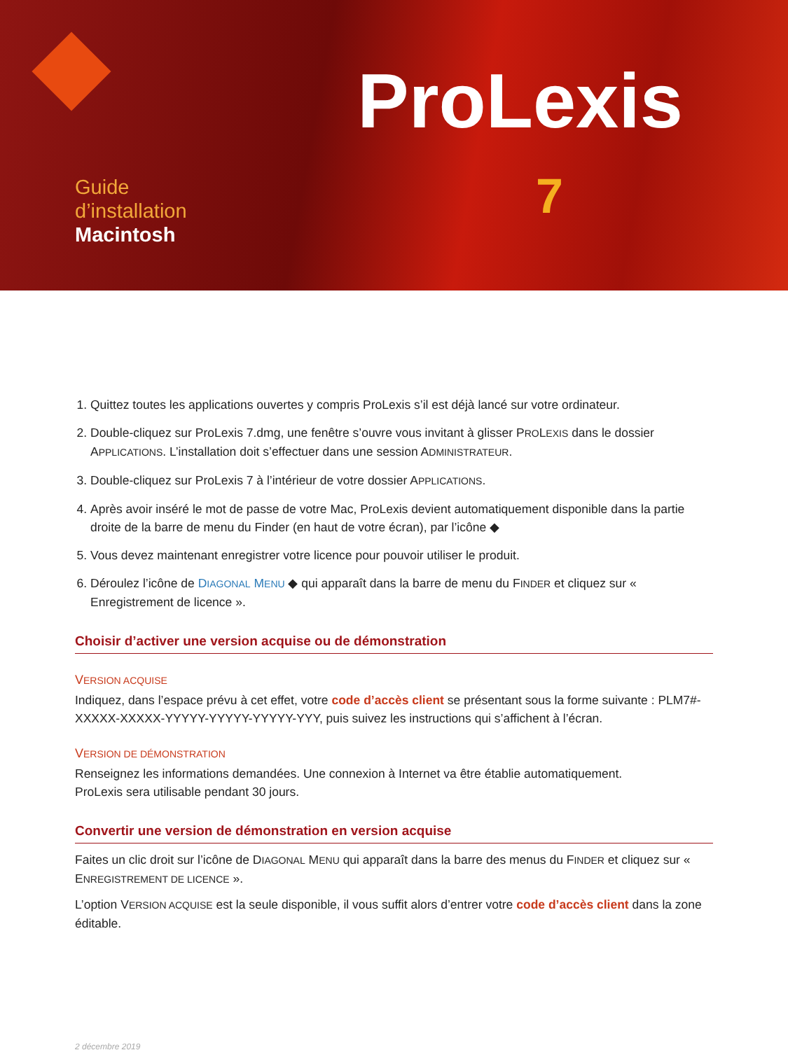ProLexis
7
Guide
d’installation
Macintosh
1. Quittez toutes les applications ouvertes y compris ProLexis s’il est déjà lancé sur votre ordinateur.
2. Double-cliquez sur ProLexis 7.dmg, une fenêtre s’ouvre vous invitant à glisser PROLEXIS dans le dossier APPLICATIONS. L’installation doit s’effectuer dans une session ADMINISTRATEUR.
3. Double-cliquez sur ProLexis 7 à l’intérieur de votre dossier APPLICATIONS.
4. Après avoir inséré le mot de passe de votre Mac, ProLexis devient automatiquement disponible dans la partie droite de la barre de menu du Finder (en haut de votre écran), par l’icône ◆
5. Vous devez maintenant enregistrer votre licence pour pouvoir utiliser le produit.
6. Déroulez l’icône de DIAGONAL MENU ◆ qui apparaît dans la barre de menu du FINDER et cliquez sur « Enregistrement de licence ».
Choisir d’activer une version acquise ou de démonstration
VERSION ACQUISE
Indiquez, dans l’espace prévu à cet effet, votre code d’accès client se présentant sous la forme suivante : PLM7#-XXXXX-XXXXX-YYYYY-YYYYY-YYYYY-YYY, puis suivez les instructions qui s’affichent à l’écran.
VERSION DE DÉMONSTRATION
Renseignez les informations demandées. Une connexion à Internet va être établie automatiquement.
ProLexis sera utilisable pendant 30 jours.
Convertir une version de démonstration en version acquise
Faites un clic droit sur l’icône de DIAGONAL MENU qui apparaît dans la barre des menus du FINDER et cliquez sur « ENREGISTREMENT DE LICENCE ».
L’option VERSION ACQUISE est la seule disponible, il vous suffit alors d’entrer votre code d’accès client dans la zone éditable.
2 décembre 2019